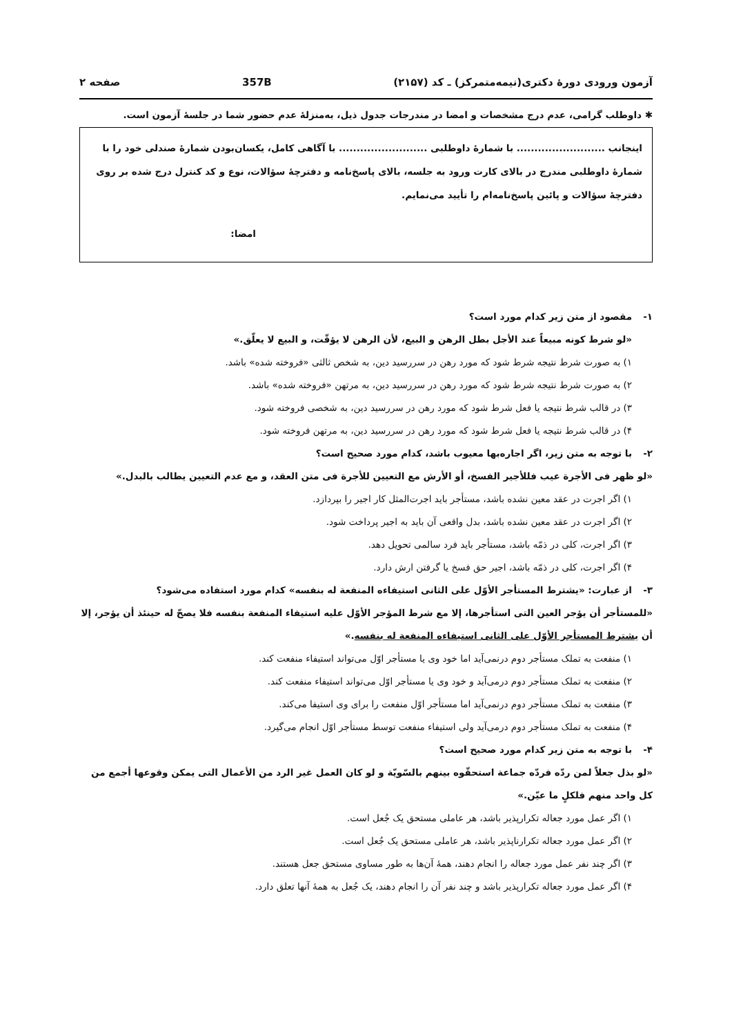آزمون ورودی دورهٔ دکتری(نیمه‌متمرکز) ـ کد (۲۱۵۷) 357B صفحه ۲
✱ داوطلب گرامی، عدم درج مشخصات و امضا در مندرجات جدول ذیل، به‌منزلهٔ عدم حضور شما در جلسهٔ آزمون است.
اینجانب ......................... با شمارهٔ داوطلبی ......................... با آگاهی کامل، یکسان‌بودن شمارهٔ صندلی خود را با شمارهٔ داوطلبی مندرج در بالای کارت ورود به جلسه، بالای پاسخ‌نامه و دفترچهٔ سؤالات، نوع و کد کنترل درج شده بر روی دفترچهٔ سؤالات و پائین پاسخ‌نامه‌ام را تأیید می‌نمایم.
امضا:
۱- مقصود از متن زیر کدام مورد است؟
«لو شرط کونه مبیعاً عند الأجل بطل الرهن و البیع، لأن الرهن لا یؤقّت، و البیع لا یعلّق.»
۱) به صورت شرط نتیجه شرط شود که مورد رهن در سررسید دین، به شخص ثالثی «فروخته شده» باشد.
۲) به صورت شرط نتیجه شرط شود که مورد رهن در سررسید دین، به مرتهن «فروخته شده» باشد.
۳) در قالب شرط نتیجه یا فعل شرط شود که مورد رهن در سررسید دین، به شخصی فروخته شود.
۴) در قالب شرط نتیجه یا فعل شرط شود که مورد رهن در سررسید دین، به مرتهن فروخته شود.
۲- با توجه به متن زیر، اگر اجاره‌بها معیوب باشد، کدام مورد صحیح است؟
«لو ظهر فی الأجرة عیب فللأجیر الفسخ، أو الأرش مع التعیین للأجرة فی متن العقد، و مع عدم التعیین یطالب بالبدل.»
۱) اگر اجرت در عقد معین نشده باشد، مستأجر باید اجرت‌المثل کار اجیر را بپردازد.
۲) اگر اجرت در عقد معین نشده باشد، بدل واقعی آن باید به اجیر پرداخت شود.
۳) اگر اجرت، کلی در ذمّه باشد، مستأجر باید فرد سالمی تحویل دهد.
۴) اگر اجرت، کلی در ذمّه باشد، اجیر حق فسخ یا گرفتن ارش دارد.
۳- از عبارت: «یشترط المستأجر الأوّل علی الثانی استیفاءه المنفعة له بنفسه» کدام مورد استفاده می‌شود؟
«للمستأجر أن یؤجر العین التی استأجرها، إلا مع شرط المؤجر الأوّل علیه استیفاء المنفعة بنفسه فلا یصحّ له حینئذ أن یؤجر، إلا أن یشترط المستأجر الأوّل علی الثانی استیفاءه المنفعة له بنفسه.»
۱) منفعت به تملک مستأجر دوم درنمی‌آید اما خود وی یا مستأجر اوّل می‌تواند استیفاء منفعت کند.
۲) منفعت به تملک مستأجر دوم درمی‌آید و خود وی یا مستأجر اوّل می‌تواند استیفاء منفعت کند.
۳) منفعت به تملک مستأجر دوم درنمی‌آید اما مستأجر اوّل منفعت را برای وی استیفا می‌کند.
۴) منفعت به تملک مستأجر دوم درمی‌آید ولی استیفاء منفعت توسط مستأجر اوّل انجام می‌گیرد.
۴- با توجه به متن زیر کدام مورد صحیح است؟
«لو بذل جعلاً لمن ردّه فردّه جماعة استحقّوه بینهم بالسّویّة و لو کان العمل غیر الرد من الأعمال التی یمکن وقوعها أجمع من کل واحد منهم فلکلٍ ما عیّن.»
۱) اگر عمل مورد جعاله تکرارپذیر باشد، هر عاملی مستحق یک جُعل است.
۲) اگر عمل مورد جعاله تکرارناپذیر باشد، هر عاملی مستحق یک جُعل است.
۳) اگر چند نفر عمل مورد جعاله را انجام دهند، همهٔ آن‌ها به طور مساوی مستحق جعل هستند.
۴) اگر عمل مورد جعاله تکرارپذیر باشد و چند نفر آن را انجام دهند، یک جُعل به همهٔ آنها تعلق دارد.